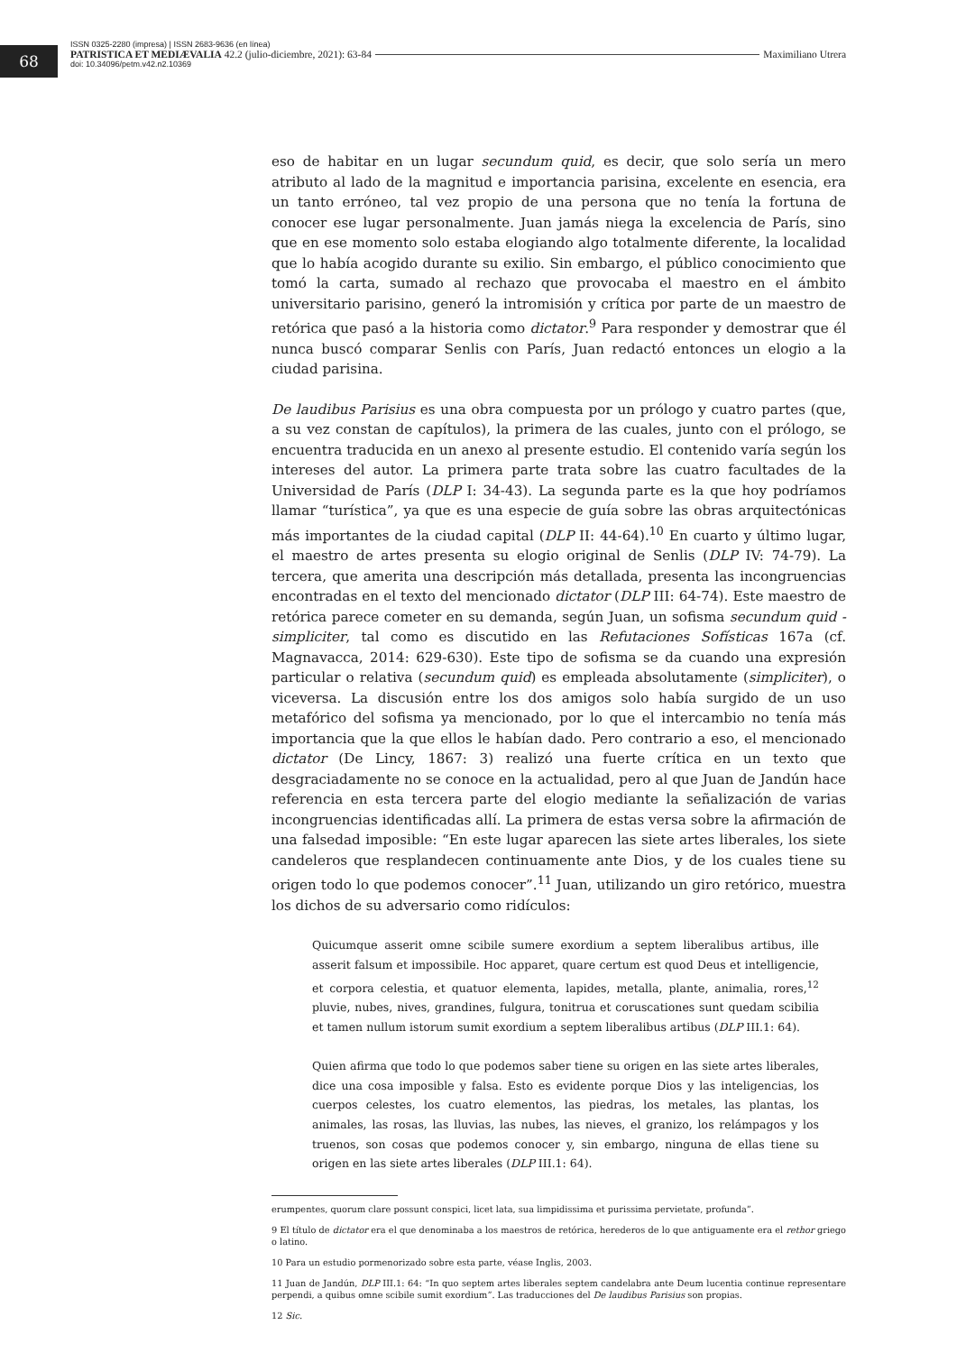68
ISSN 0325-2280 (impresa) | ISSN 2683-9636 (en línea)
PATRISTICA ET MEDIÆVALIA 42.2 (julio-diciembre, 2021): 63-84 Maximiliano Utrera
doi: 10.34096/petm.v42.n2.10369
eso de habitar en un lugar secundum quid, es decir, que solo sería un mero atributo al lado de la magnitud e importancia parisina, excelente en esencia, era un tanto erróneo, tal vez propio de una persona que no tenía la fortuna de conocer ese lugar personalmente. Juan jamás niega la excelencia de París, sino que en ese momento solo estaba elogiando algo totalmente diferente, la localidad que lo había acogido durante su exilio. Sin embargo, el público conocimiento que tomó la carta, sumado al rechazo que provocaba el maestro en el ámbito universitario parisino, generó la intromisión y crítica por parte de un maestro de retórica que pasó a la historia como dictator.<sup>9</sup> Para responder y demostrar que él nunca buscó comparar Senlis con París, Juan redactó entonces un elogio a la ciudad parisina.
De laudibus Parisius es una obra compuesta por un prólogo y cuatro partes (que, a su vez constan de capítulos), la primera de las cuales, junto con el prólogo, se encuentra traducida en un anexo al presente estudio. El contenido varía según los intereses del autor. La primera parte trata sobre las cuatro facultades de la Universidad de París (DLP I: 34-43). La segunda parte es la que hoy podríamos llamar “turística”, ya que es una especie de guía sobre las obras arquitectónicas más importantes de la ciudad capital (DLP II: 44-64).<sup>10</sup> En cuarto y último lugar, el maestro de artes presenta su elogio original de Senlis (DLP IV: 74-79). La tercera, que amerita una descripción más detallada, presenta las incongruencias encontradas en el texto del mencionado dictator (DLP III: 64-74). Este maestro de retórica parece cometer en su demanda, según Juan, un sofisma secundum quid - simpliciter, tal como es discutido en las Refutaciones Sofísticas 167a (cf. Magnavacca, 2014: 629-630). Este tipo de sofisma se da cuando una expresión particular o relativa (secundum quid) es empleada absolutamente (simpliciter), o viceversa. La discusión entre los dos amigos solo había surgido de un uso metafórico del sofisma ya mencionado, por lo que el intercambio no tenía más importancia que la que ellos le habían dado. Pero contrario a eso, el mencionado dictator (De Lincy, 1867: 3) realizó una fuerte crítica en un texto que desgraciadamente no se conoce en la actualidad, pero al que Juan de Jandún hace referencia en esta tercera parte del elogio mediante la señalización de varias incongruencias identificadas allí. La primera de estas versa sobre la afirmación de una falsedad imposible: “En este lugar aparecen las siete artes liberales, los siete candeleros que resplandecen continuamente ante Dios, y de los cuales tiene su origen todo lo que podemos conocer”.<sup>11</sup> Juan, utilizando un giro retórico, muestra los dichos de su adversario como ridículos:
Quicumque asserit omne scibile sumere exordium a septem liberalibus artibus, ille asserit falsum et impossibile. Hoc apparet, quare certum est quod Deus et intelligencie, et corpora celestia, et quatuor elementa, lapides, metalla, plante, animalia, rores,<sup>12</sup> pluvie, nubes, nives, grandines, fulgura, tonitrua et coruscationes sunt quedam scibilia et tamen nullum istorum sumit exordium a septem liberalibus artibus (DLP III.1: 64).
Quien afirma que todo lo que podemos saber tiene su origen en las siete artes liberales, dice una cosa imposible y falsa. Esto es evidente porque Dios y las inteligencias, los cuerpos celestes, los cuatro elementos, las piedras, los metales, las plantas, los animales, las rosas, las lluvias, las nubes, las nieves, el granizo, los relámpagos y los truenos, son cosas que podemos conocer y, sin embargo, ninguna de ellas tiene su origen en las siete artes liberales (DLP III.1: 64).
erumpentes, quorum clare possunt conspici, licet lata, sua limpidissima et purissima pervietate, profunda”.
9 El título de dictator era el que denominaba a los maestros de retórica, herederos de lo que antiguamente era el rethor griego o latino.
10 Para un estudio pormenorizado sobre esta parte, véase Inglis, 2003.
11 Juan de Jandún, DLP III.1: 64: “In quo septem artes liberales septem candelabra ante Deum lucentia continue representare perpendi, a quibus omne scibile sumit exordium”. Las traducciones del De laudibus Parisius son propias.
12 Sic.